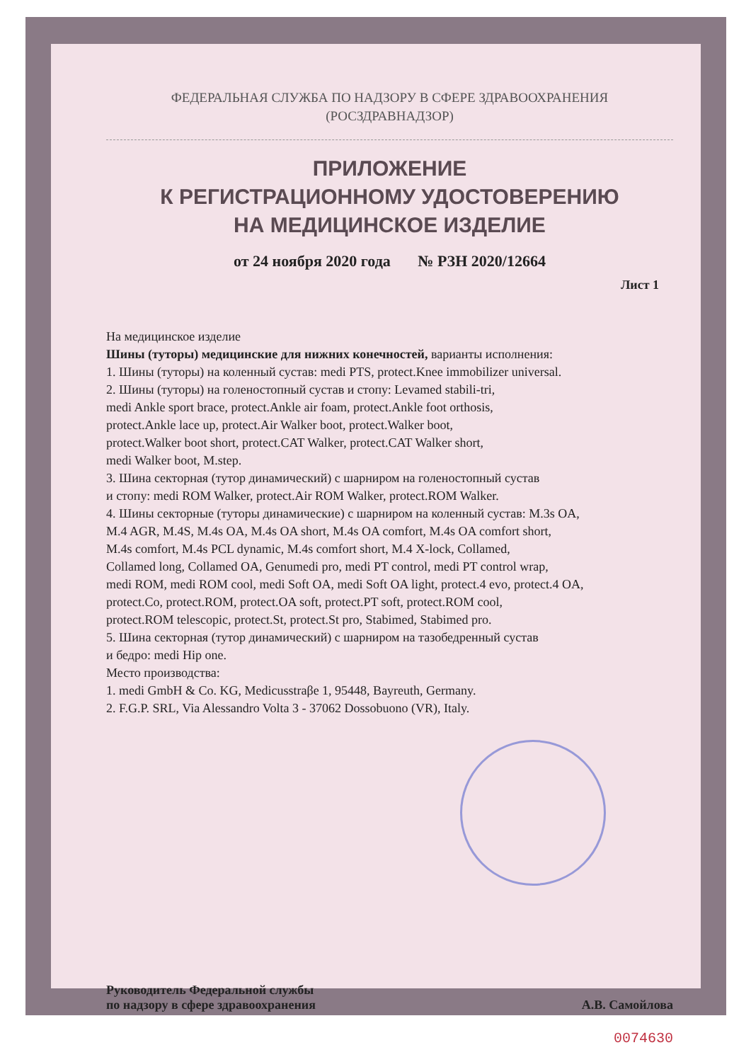ФЕДЕРАЛЬНАЯ СЛУЖБА ПО НАДЗОРУ В СФЕРЕ ЗДРАВООХРАНЕНИЯ
(РОСЗДРАВНАДЗОР)
ПРИЛОЖЕНИЕ
К РЕГИСТРАЦИОННОМУ УДОСТОВЕРЕНИЮ
НА МЕДИЦИНСКОЕ ИЗДЕЛИЕ
от 24 ноября 2020 года № РЗН 2020/12664
Лист 1
На медицинское изделие
Шины (туторы) медицинские для нижних конечностей, варианты исполнения:
1. Шины (туторы) на коленный сустав: medi PTS, protect.Knee immobilizer universal.
2. Шины (туторы) на голеностопный сустав и стопу: Levamed stabili-tri,
medi Ankle sport brace, protect.Ankle air foam, protect.Ankle foot orthosis,
protect.Ankle lace up, protect.Air Walker boot, protect.Walker boot,
protect.Walker boot short, protect.CAT Walker, protect.CAT Walker short,
medi Walker boot, M.step.
3. Шина секторная (тутор динамический) с шарниром на голеностопный сустав
и стопу: medi ROM Walker, protect.Air ROM Walker, protect.ROM Walker.
4. Шины секторные (туторы динамические) с шарниром на коленный сустав: M.3s OA,
M.4 AGR, M.4S, M.4s OA, M.4s OA short, M.4s OA comfort, M.4s OA comfort short,
M.4s comfort, M.4s PCL dynamic, M.4s comfort short, M.4 X-lock, Collamed,
Collamed long, Collamed OA, Genumedi pro, medi PT control, medi PT control wrap,
medi ROM, medi ROM cool, medi Soft OA, medi Soft OA light, protect.4 evo, protect.4 OA,
protect.Co, protect.ROM, protect.OA soft, protect.PT soft, protect.ROM cool,
protect.ROM telescopic, protect.St, protect.St pro, Stabimed, Stabimed pro.
5. Шина секторная (тутор динамический) с шарниром на тазобедренный сустав
и бедро: medi Hip one.
Место производства:
1. medi GmbH & Co. KG, Medicusstraβe 1, 95448, Bayreuth, Germany.
2. F.G.P. SRL, Via Alessandro Volta 3 - 37062 Dossobuono (VR), Italy.
Руководитель Федеральной службы
по надзору в сфере здравоохранения
А.В. Самойлова
0074630